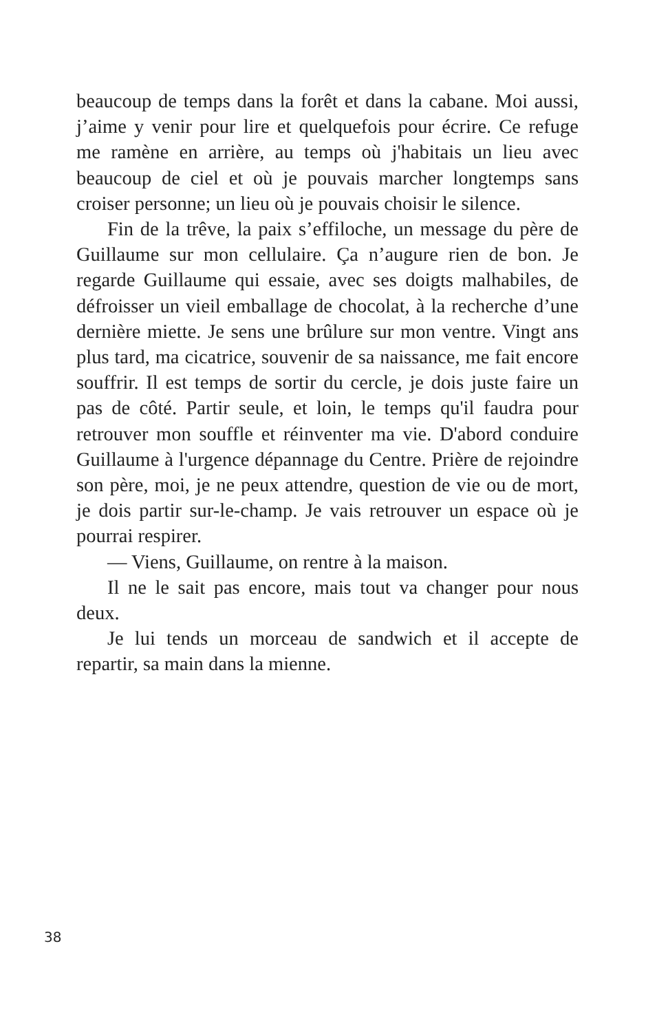beaucoup de temps dans la forêt et dans la cabane. Moi aussi, j’aime y venir pour lire et quelquefois pour écrire. Ce refuge me ramène en arrière, au temps où j'habitais un lieu avec beaucoup de ciel et où je pouvais marcher longtemps sans croiser personne; un lieu où je pouvais choisir le silence.
Fin de la trêve, la paix s’effiloche, un message du père de Guillaume sur mon cellulaire. Ça n’augure rien de bon. Je regarde Guillaume qui essaie, avec ses doigts malhabiles, de défroisser un vieil emballage de chocolat, à la recherche d’une dernière miette. Je sens une brûlure sur mon ventre. Vingt ans plus tard, ma cicatrice, souvenir de sa naissance, me fait encore souffrir. Il est temps de sortir du cercle, je dois juste faire un pas de côté. Partir seule, et loin, le temps qu'il faudra pour retrouver mon souffle et réinventer ma vie. D'abord conduire Guillaume à l'urgence dépannage du Centre. Prière de rejoindre son père, moi, je ne peux attendre, question de vie ou de mort, je dois partir sur-le-champ. Je vais retrouver un espace où je pourrai respirer.
— Viens, Guillaume, on rentre à la maison.
Il ne le sait pas encore, mais tout va changer pour nous deux.
Je lui tends un morceau de sandwich et il accepte de repartir, sa main dans la mienne.
38